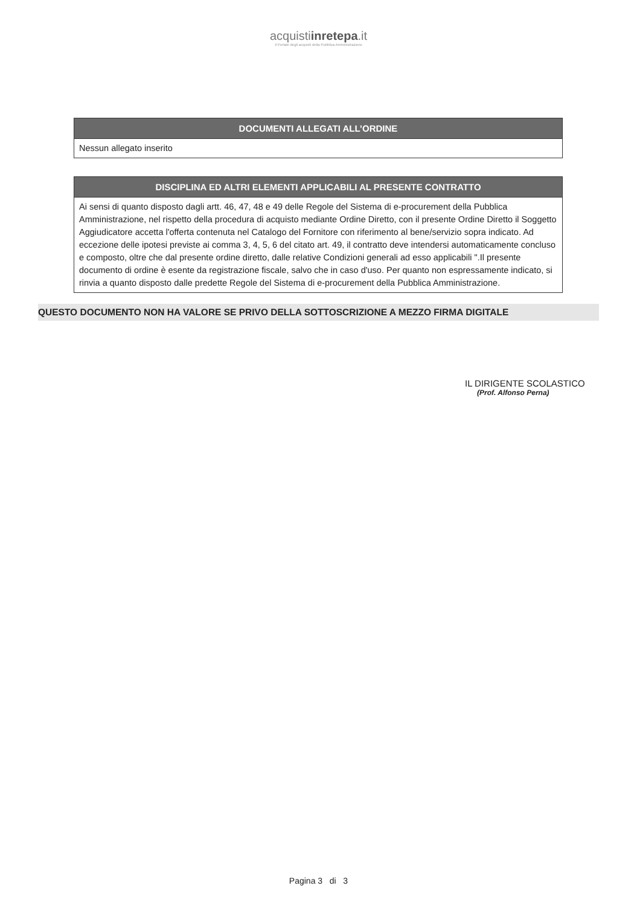acquistiinretepa.it
Il Portale degli acquisti della Pubblica Amministrazione
| DOCUMENTI ALLEGATI ALL’ORDINE |
| --- |
| Nessun allegato inserito |
| DISCIPLINA ED ALTRI ELEMENTI APPLICABILI AL PRESENTE CONTRATTO |
| --- |
| Ai sensi di quanto disposto dagli artt. 46, 47, 48 e 49 delle Regole del Sistema di e-procurement della Pubblica Amministrazione, nel rispetto della procedura di acquisto mediante Ordine Diretto, con il presente Ordine Diretto il Soggetto Aggiudicatore accetta l'offerta contenuta nel Catalogo del Fornitore con riferimento al bene/servizio sopra indicato. Ad eccezione delle ipotesi previste ai comma 3, 4, 5, 6 del citato art. 49, il contratto deve intendersi automaticamente concluso e composto, oltre che dal presente ordine diretto, dalle relative Condizioni generali ad esso applicabili ".Il presente documento di ordine è esente da registrazione fiscale, salvo che in caso d'uso. Per quanto non espressamente indicato, si rinvia a quanto disposto dalle predette Regole del Sistema di e-procurement della Pubblica Amministrazione. |
QUESTO DOCUMENTO NON HA VALORE SE PRIVO DELLA SOTTOSCRIZIONE A MEZZO FIRMA DIGITALE
IL DIRIGENTE SCOLASTICO
(Prof. Alfonso Perna)
Pagina 3 di 3